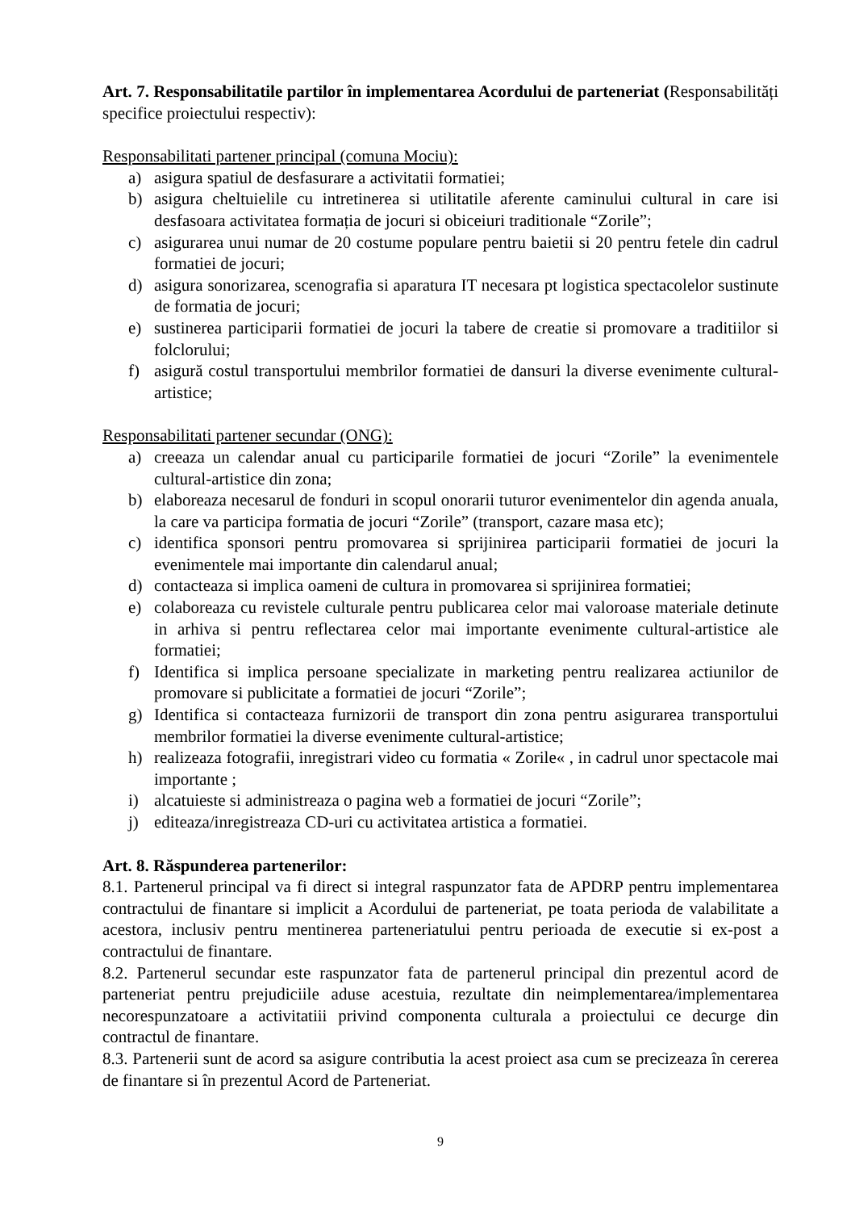Art. 7. Responsabilitatile partilor în implementarea Acordului de parteneriat (Responsabilități specifice proiectului respectiv):
Responsabilitati partener principal (comuna Mociu):
a) asigura spatiul de desfasurare a activitatii formatiei;
b) asigura cheltuielile cu intretinerea si utilitatile aferente caminului cultural in care isi desfasoara activitatea formația de jocuri si obiceiuri traditionale “Zorile”;
c) asigurarea unui numar de 20 costume populare pentru baietii si 20 pentru fetele din cadrul formatiei de jocuri;
d) asigura sonorizarea, scenografia si aparatura IT necesara pt logistica spectacolelor sustinute de formatia de jocuri;
e) sustinerea participarii formatiei de jocuri la tabere de creatie si promovare a traditiilor si folclorului;
f) asigură costul transportului membrilor formatiei de dansuri la diverse evenimente cultural-artistice;
Responsabilitati partener secundar (ONG):
a) creeaza un calendar anual cu participarile formatiei de jocuri “Zorile” la evenimentele cultural-artistice din zona;
b) elaboreaza necesarul de fonduri in scopul onorarii tuturor evenimentelor din agenda anuala, la care va participa formatia de jocuri “Zorile” (transport, cazare masa etc);
c) identifica sponsori pentru promovarea si sprijinirea participarii formatiei de jocuri la evenimentele mai importante din calendarul anual;
d) contacteaza si implica oameni de cultura in promovarea si sprijinirea formatiei;
e) colaboreaza cu revistele culturale pentru publicarea celor mai valoroase materiale detinute in arhiva si pentru reflectarea celor mai importante evenimente cultural-artistice ale formatiei;
f) Identifica si implica persoane specializate in marketing pentru realizarea actiunilor de promovare si publicitate a formatiei de jocuri “Zorile”;
g) Identifica si contacteaza furnizorii de transport din zona pentru asigurarea transportului membrilor formatiei la diverse evenimente cultural-artistice;
h) realizeaza fotografii, inregistrari video cu formatia « Zorile« , in cadrul unor spectacole mai importante ;
i) alcatuieste si administreaza o pagina web a formatiei de jocuri “Zorile”;
j) editeaza/inregistreaza CD-uri cu activitatea artistica a formatiei.
Art. 8. Răspunderea partenerilor:
8.1. Partenerul principal va fi direct si integral raspunzator fata de APDRP pentru implementarea contractului de finantare si implicit a Acordului de parteneriat, pe toata perioda de valabilitate a acestora, inclusiv pentru mentinerea parteneriatului pentru perioada de executie si ex-post a contractului de finantare.
8.2. Partenerul secundar este raspunzator fata de partenerul principal din prezentul acord de parteneriat pentru prejudiciile aduse acestuia, rezultate din neimplementarea/implementarea necorespunzatoare a activitatiii privind componenta culturala a proiectului ce decurge din contractul de finantare.
8.3. Partenerii sunt de acord sa asigure contributia la acest proiect asa cum se precizeaza în cererea de finantare si în prezentul Acord de Parteneriat.
9